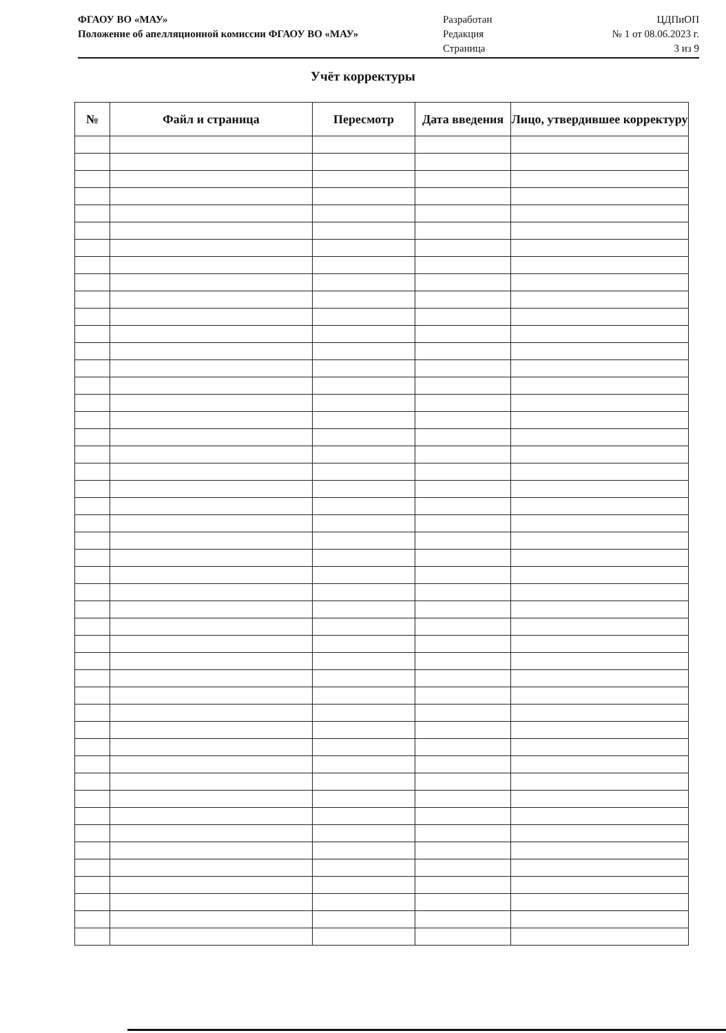ФГАОУ ВО «МАУ»
Положение об апелляционной комиссии ФГАОУ ВО «МАУ»
Разработан
Редакция
Страница
ЦДПиОП
№ 1 от 08.06.2023 г.
3 из 9
Учёт корректуры
| № | Файл и страница | Пересмотр | Дата введения | Лицо, утвердившее корректуру |
| --- | --- | --- | --- | --- |